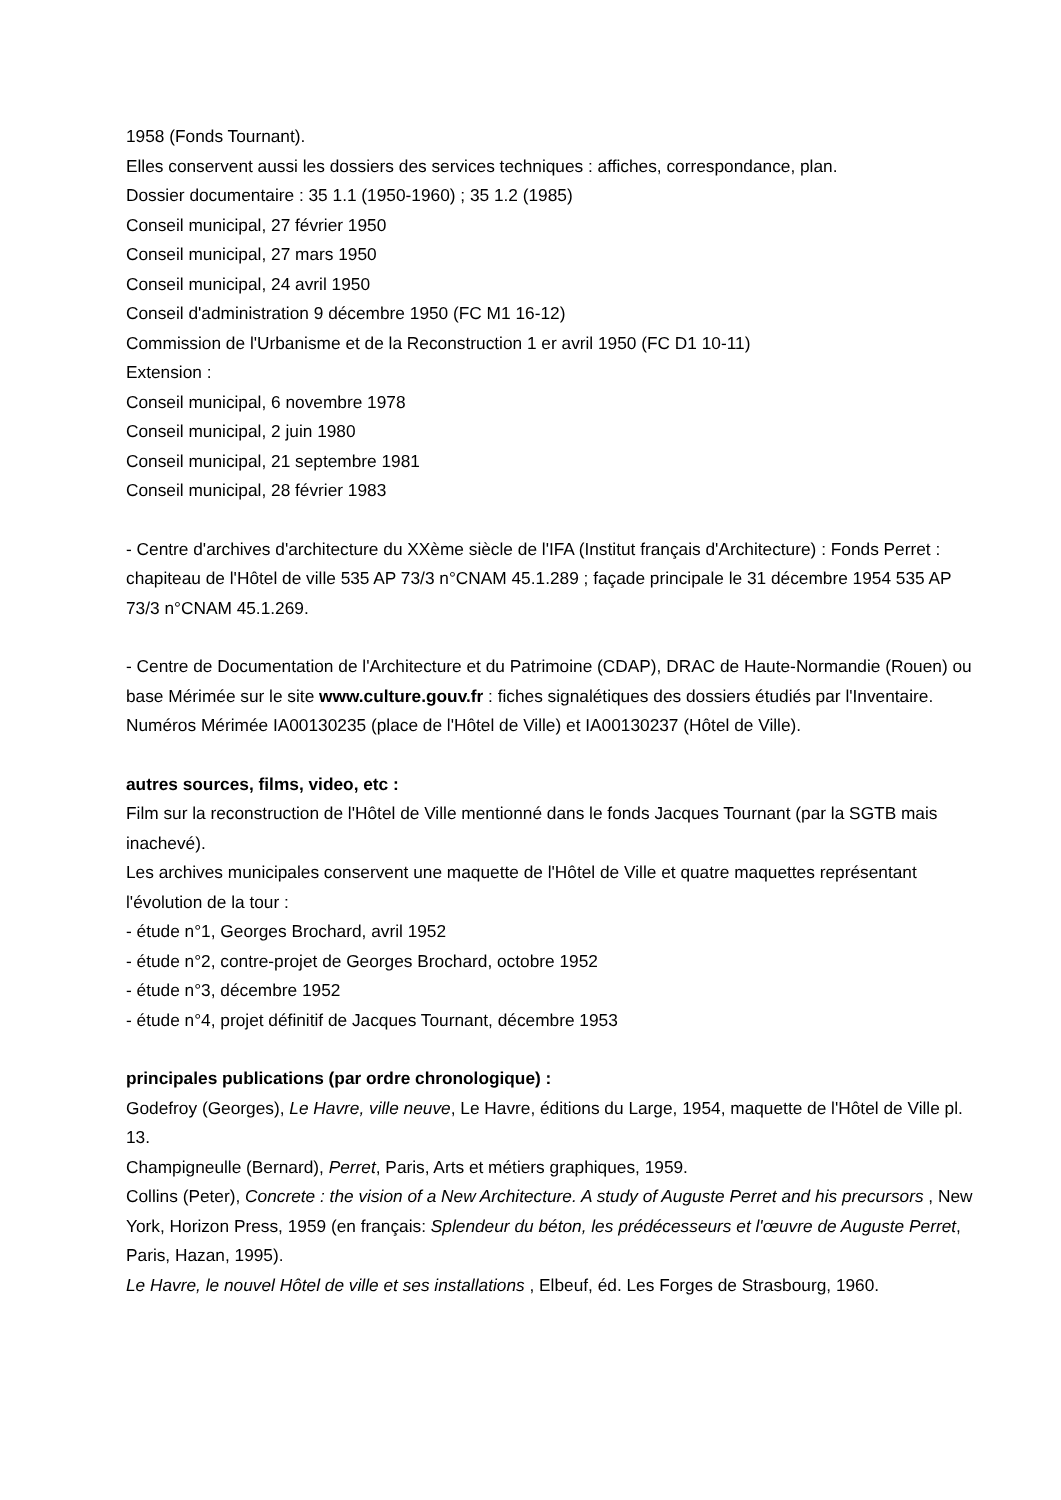1958 (Fonds Tournant).
Elles conservent aussi les dossiers des services techniques : affiches, correspondance, plan.
Dossier documentaire : 35 1.1 (1950-1960) ; 35 1.2 (1985)
Conseil municipal, 27 février 1950
Conseil municipal, 27 mars 1950
Conseil municipal, 24 avril 1950
Conseil d'administration 9 décembre 1950 (FC M1 16-12)
Commission de l'Urbanisme et de la Reconstruction 1 er avril 1950 (FC D1 10-11)
Extension :
Conseil municipal, 6 novembre 1978
Conseil municipal, 2 juin 1980
Conseil municipal, 21 septembre 1981
Conseil municipal, 28 février 1983
- Centre d'archives d'architecture du XXème siècle de l'IFA (Institut français d'Architecture) : Fonds Perret : chapiteau de l'Hôtel de ville 535 AP 73/3 n°CNAM 45.1.289 ; façade principale le 31 décembre 1954 535 AP 73/3 n°CNAM 45.1.269.
- Centre de Documentation de l'Architecture et du Patrimoine (CDAP), DRAC de Haute-Normandie (Rouen) ou base Mérimée sur le site www.culture.gouv.fr : fiches signalétiques des dossiers étudiés par l'Inventaire. Numéros Mérimée IA00130235 (place de l'Hôtel de Ville) et IA00130237 (Hôtel de Ville).
autres sources, films, video, etc :
Film sur la reconstruction de l'Hôtel de Ville mentionné dans le fonds Jacques Tournant (par la SGTB mais inachevé).
Les archives municipales conservent une maquette de l'Hôtel de Ville et quatre maquettes représentant l'évolution de la tour :
- étude n°1, Georges Brochard, avril 1952
- étude n°2, contre-projet de Georges Brochard, octobre 1952
- étude n°3, décembre 1952
- étude n°4, projet définitif de Jacques Tournant, décembre 1953
principales publications (par ordre chronologique) :
Godefroy (Georges), Le Havre, ville neuve, Le Havre, éditions du Large, 1954, maquette de l'Hôtel de Ville pl. 13.
Champigneulle (Bernard), Perret, Paris, Arts et métiers graphiques, 1959.
Collins (Peter), Concrete : the vision of a New Architecture. A study of Auguste Perret and his precursors , New York, Horizon Press, 1959 (en français: Splendeur du béton, les prédécesseurs et l'œuvre de Auguste Perret, Paris, Hazan, 1995).
Le Havre, le nouvel Hôtel de ville et ses installations , Elbeuf, éd. Les Forges de Strasbourg, 1960.